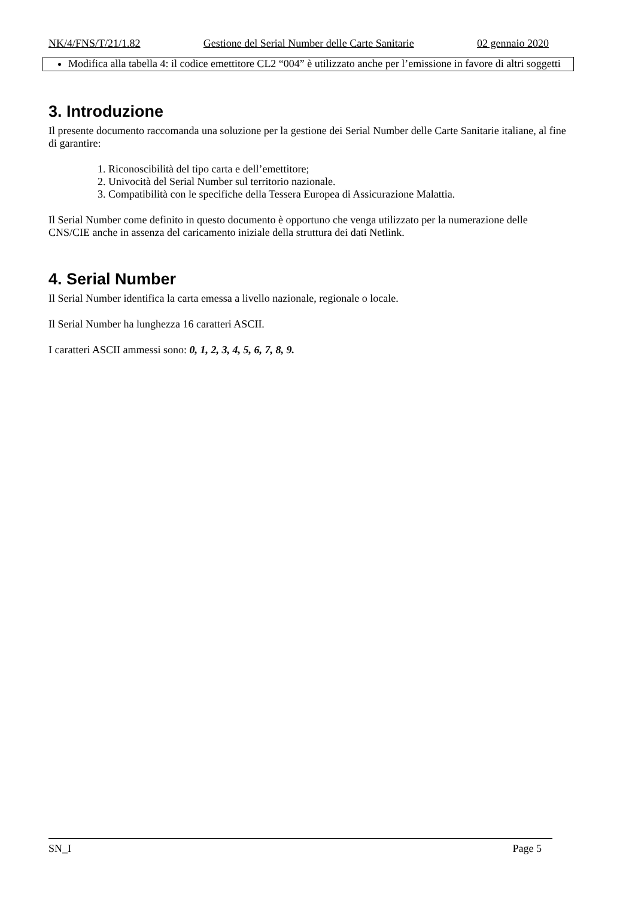NK/4/FNS/T/21/1.82 Gestione del Serial Number delle Carte Sanitarie 02 gennaio 2020
Modifica alla tabella 4: il codice emettitore CL2 “004” è utilizzato anche per l’emissione in favore di altri soggetti
3. Introduzione
Il presente documento raccomanda una soluzione per la gestione dei Serial Number delle Carte Sanitarie italiane, al fine di garantire:
1. Riconoscibilità del tipo carta e dell’emettitore;
2. Univocità del Serial Number sul territorio nazionale.
3. Compatibilità con le specifiche della Tessera Europea di Assicurazione Malattia.
Il Serial Number come definito in questo documento è opportuno che venga utilizzato per la numerazione delle CNS/CIE anche in assenza del caricamento iniziale della struttura dei dati Netlink.
4. Serial Number
Il Serial Number identifica la carta emessa a livello nazionale, regionale o locale.
Il Serial Number ha lunghezza 16 caratteri ASCII.
I caratteri ASCII ammessi sono: 0, 1, 2, 3, 4, 5, 6, 7, 8, 9.
SN_I Page 5